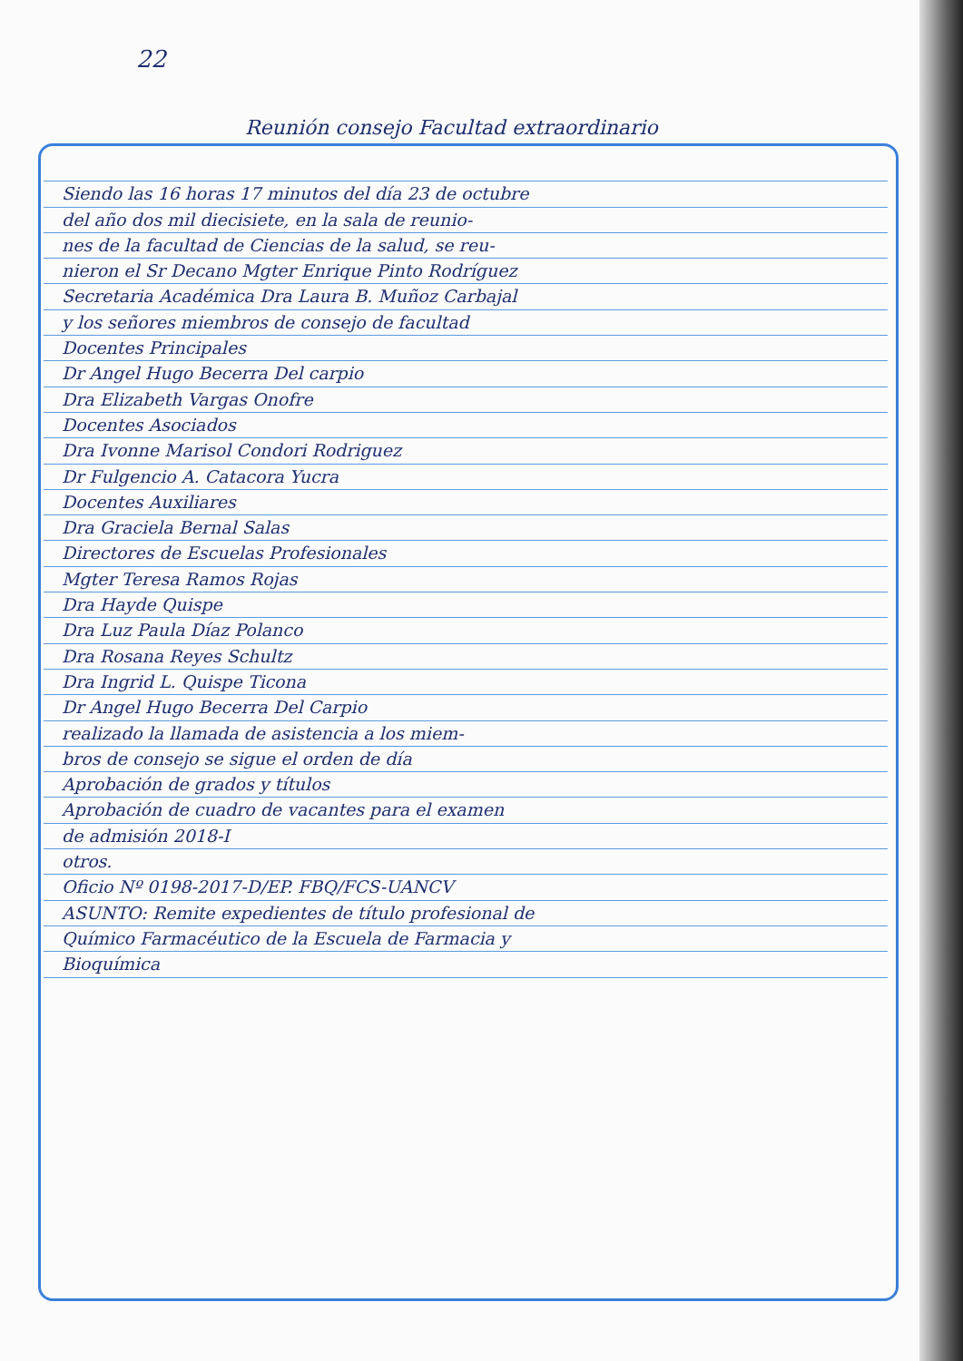22
Reunión consejo Facultad extraordinario
Siendo las 16 horas 17 minutos del día 23 de octubre
del año dos mil diecisiete, en la sala de reunio-
nes de la facultad de Ciencias de la salud, se reu-
nieron el Sr Decano Mgter Enrique Pinto Rodríguez
Secretaria Académica Dra Laura B. Muñoz Carbajal
y los señores miembros de consejo de facultad
Docentes Principales
Dr Angel Hugo Becerra Del carpio
Dra Elizabeth Vargas Onofre
Docentes Asociados
Dra Ivonne Marisol Condori Rodriguez
Dr Fulgencio A. Catacora Yucra
Docentes Auxiliares
Dra Graciela Bernal Salas
Directores de Escuelas Profesionales
Mgter Teresa Ramos Rojas
Dra Hayde Quispe
Dra Luz Paula Díaz Polanco
Dra Rosana Reyes Schultz
Dra Ingrid L. Quispe Ticona
Dr Angel Hugo Becerra Del Carpio
realizado la llamada de asistencia a los miem-
bros de consejo se sigue el orden de día
Aprobación de grados y títulos
Aprobación de cuadro de vacantes para el examen
de admisión 2018-I
otros.
Oficio Nº 0198-2017-D/EP. FBQ/FCS-UANCV
ASUNTO: Remite expedientes de título profesional de
Químico Farmacéutico de la Escuela de Farmacia y
Bioquímica